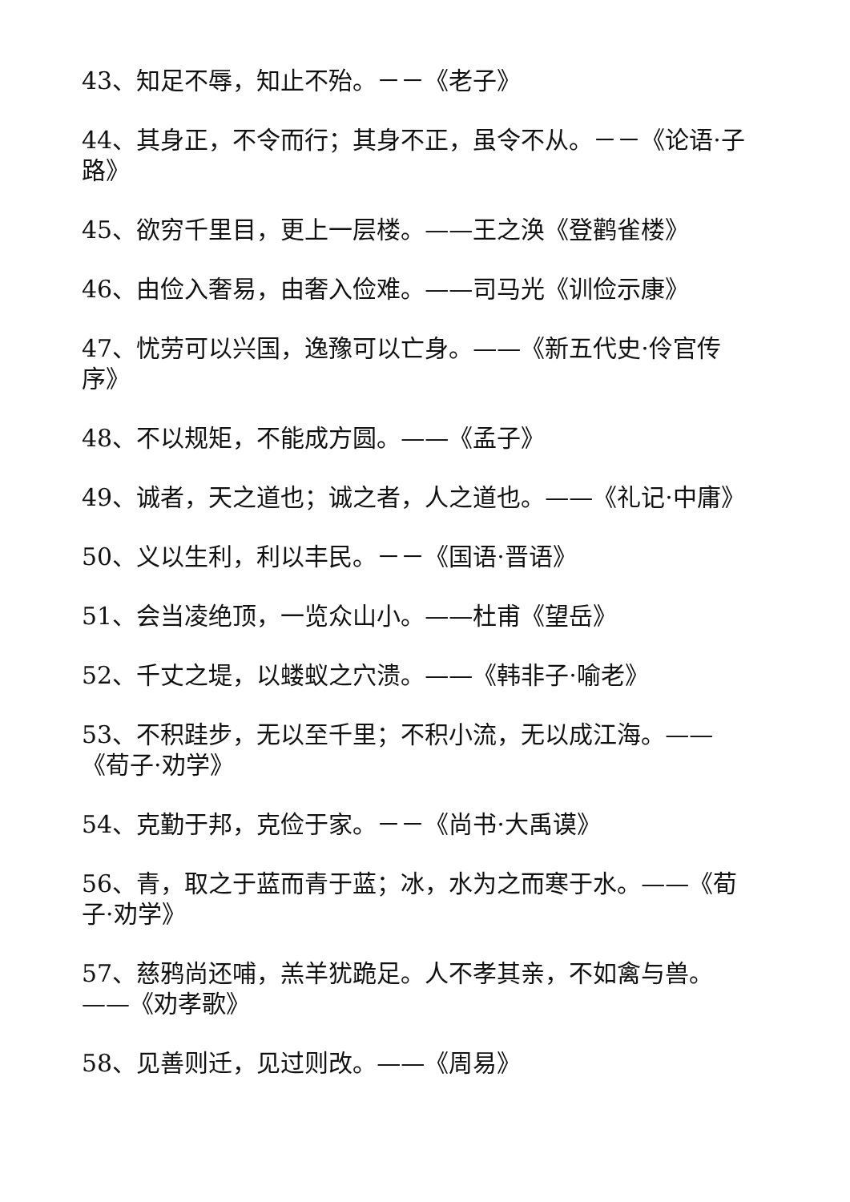43、知足不辱，知止不殆。－－《老子》
44、其身正，不令而行；其身不正，虽令不从。－－《论语·子路》
45、欲穷千里目，更上一层楼。——王之涣《登鹳雀楼》
46、由俭入奢易，由奢入俭难。——司马光《训俭示康》
47、忧劳可以兴国，逸豫可以亡身。——《新五代史·伶官传序》
48、不以规矩，不能成方圆。——《孟子》
49、诚者，天之道也；诚之者，人之道也。——《礼记·中庸》
50、义以生利，利以丰民。－－《国语·晋语》
51、会当凌绝顶，一览众山小。——杜甫《望岳》
52、千丈之堤，以蝼蚁之穴溃。——《韩非子·喻老》
53、不积跬步，无以至千里；不积小流，无以成江海。——《荀子·劝学》
54、克勤于邦，克俭于家。－－《尚书·大禹谟》
56、青，取之于蓝而青于蓝；冰，水为之而寒于水。——《荀子·劝学》
57、慈鸦尚还哺，羔羊犹跪足。人不孝其亲，不如禽与兽。——《劝孝歌》
58、见善则迁，见过则改。——《周易》